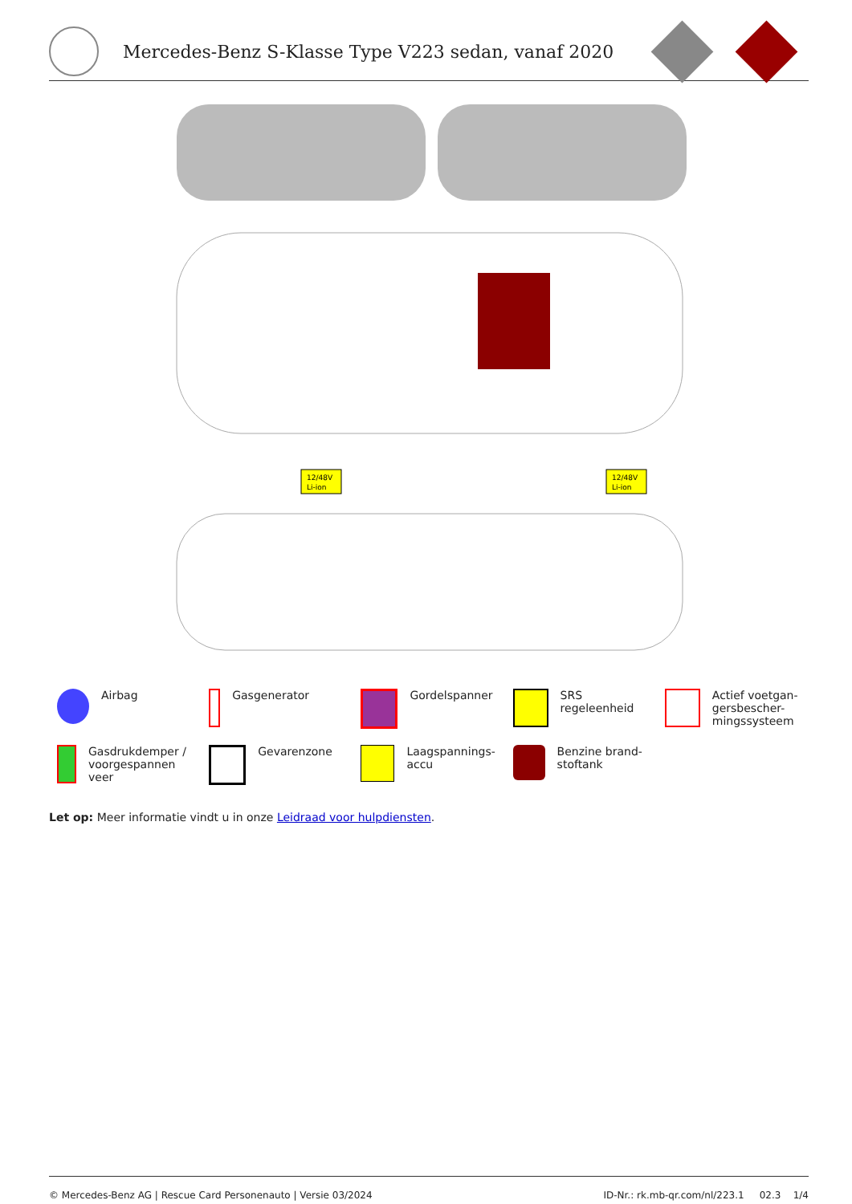Mercedes-Benz S-Klasse Type V223 sedan, vanaf 2020
12/48V
Li-ion
12/48V
Li-ion
Airbag
Gasgenerator
Gordelspanner
SRS regeleenheid
Actief voetgan-
gersbescher-
mingssysteem
Gasdrukdemper /
voorgespannen
veer
Gevarenzone
Laagspannings-
accu
Benzine brand-
stoftank
Let op: Meer informatie vindt u in onze Leidraad voor hulpdiensten.
© Mercedes-Benz AG | Rescue Card Personenauto | Versie 03/2024 ID-Nr.: rk.mb-qr.com/nl/223.1 02.3 1/4